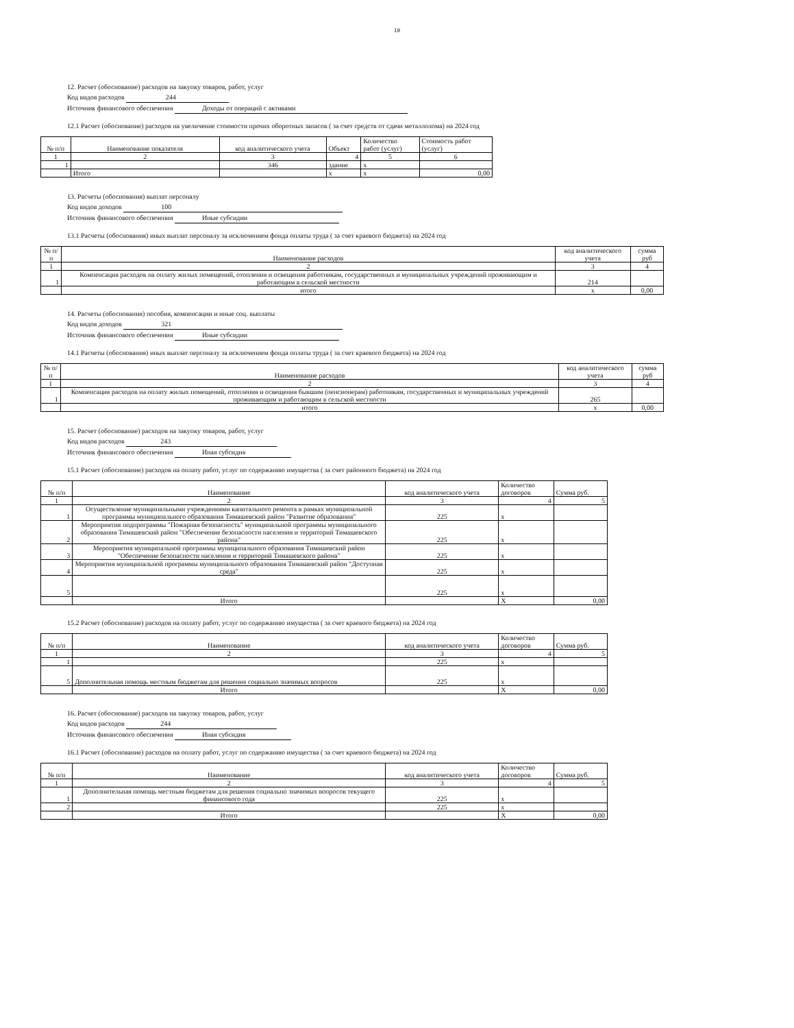19
12. Расчет (обоснование) расходов на закупку товаров, работ, услуг
Код видов расходов 244
Источник финансового обеспечения Доходы от операций с активами
12.1 Расчет (обоснование) расходов на увеличение стоимости прочих оборотных запасов ( за счет средств от сдачи металлолома) на 2024 год
| № п/п | Наименование показателя | код аналитического учета | Объект | Количество работ (услуг) | Стоимость работ (услуг) |
| --- | --- | --- | --- | --- | --- |
| 1 | 2 | 3 | 4 | 5 | 6 |
| 1 | | 346 | здание | x | |
| | Итого | | x | x | 0,00 |
13. Расчеты (обоснования) выплат персоналу
Код видов доходов 100
Источник финансового обеспечения Иные субсидии
13.1 Расчеты (обоснования) иных выплат персоналу за исключением фонда оплаты труда ( за счет краевого бюджета) на 2024 год
| № п/п | Наименование расходов | код аналитического учета | сумма руб |
| --- | --- | --- | --- |
| 1 | 2 | 3 | 4 |
| 1 | Компенсация расходов на оплату жилых помещений, отопления и освещения работникам, государственных и муниципальных учреждений проживающим и работающим в сельской местности | 214 | |
| | итого | x | 0,00 |
14. Расчеты (обоснования) пособия, компенсации и иные соц. выплаты
Код видов доходов 321
Источник финансового обеспечения Иные субсидии
14.1 Расчеты (обоснования) иных выплат персоналу за исключением фонда оплаты труда ( за счет краевого бюджета) на 2024 год
| № п/п | Наименование расходов | код аналитического учета | сумма руб |
| --- | --- | --- | --- |
| 1 | 2 | 3 | 4 |
| 1 | Компенсация расходов на оплату жилых помещений, отопления и освещения бывшим (пенсионерам) работникам, государственных и муниципальных учреждений проживающим и работающим в сельской местности | 265 | |
| | итого | x | 0,00 |
15. Расчет (обоснование) расходов на закупку товаров, работ, услуг
Код видов расходов 243
Источник финансового обеспечения Иная субсидия
15.1 Расчет (обоснование) расходов на оплату работ, услуг по содержанию имущества ( за счет районного бюджета) на 2024 год
| № п/п | Наименование | код аналитического учета | Количество договоров | Сумма руб. |
| --- | --- | --- | --- | --- |
| 1 | 2 | 3 | 4 | 5 |
| 1 | Осуществление муниципальными учреждениями капитального ремонта в рамках муниципальной программы муниципального образования Тимашевский район "Развитие образования" | 225 | x | |
| 2 | Мероприятия подпрограммы "Пожарная безопасность" муниципальной программы муниципального образования Тимашевский район "Обеспечение безопасности населения и территорий Тимашевского района" | 225 | x | |
| 3 | Мероприятия муниципальной программы муниципального образования Тимашевский район "Обеспечение безопасности населения и территорий Тимашевского района" | 225 | x | |
| 4 | Мероприятия муниципальной программы муниципального образования Тимашевский район "Доступная среда" | 225 | x | |
| 5 | | 225 | x | |
| | Итого | | X | 0,00 |
15.2 Расчет (обоснование) расходов на оплату работ, услуг по содержанию имущества ( за счет краевого бюджета) на 2024 год
| № п/п | Наименование | код аналитического учета | Количество договоров | Сумма руб. |
| --- | --- | --- | --- | --- |
| 1 | 2 | 3 | 4 | 5 |
| 1 | | 225 | x | |
| 5 | Дополнительная помощь местным бюджетам для решения социально значимых вопросов | 225 | x | |
| | Итого | | X | 0,00 |
16. Расчет (обоснование) расходов на закупку товаров, работ, услуг
Код видов расходов 244
Источник финансового обеспечения Иная субсидия
16.1 Расчет (обоснование) расходов на оплату работ, услуг по содержанию имущества ( за счет краевого бюджета) на 2024 год
| № п/п | Наименование | код аналитического учета | Количество договоров | Сумма руб. |
| --- | --- | --- | --- | --- |
| 1 | 2 | 3 | 4 | 5 |
| 1 | Дополнительная помощь местным бюджетам для решения социально значимых вопросов текущего финансового года | 225 | x | |
| 2 | | 225 | x | |
| | Итого | | X | 0,00 |